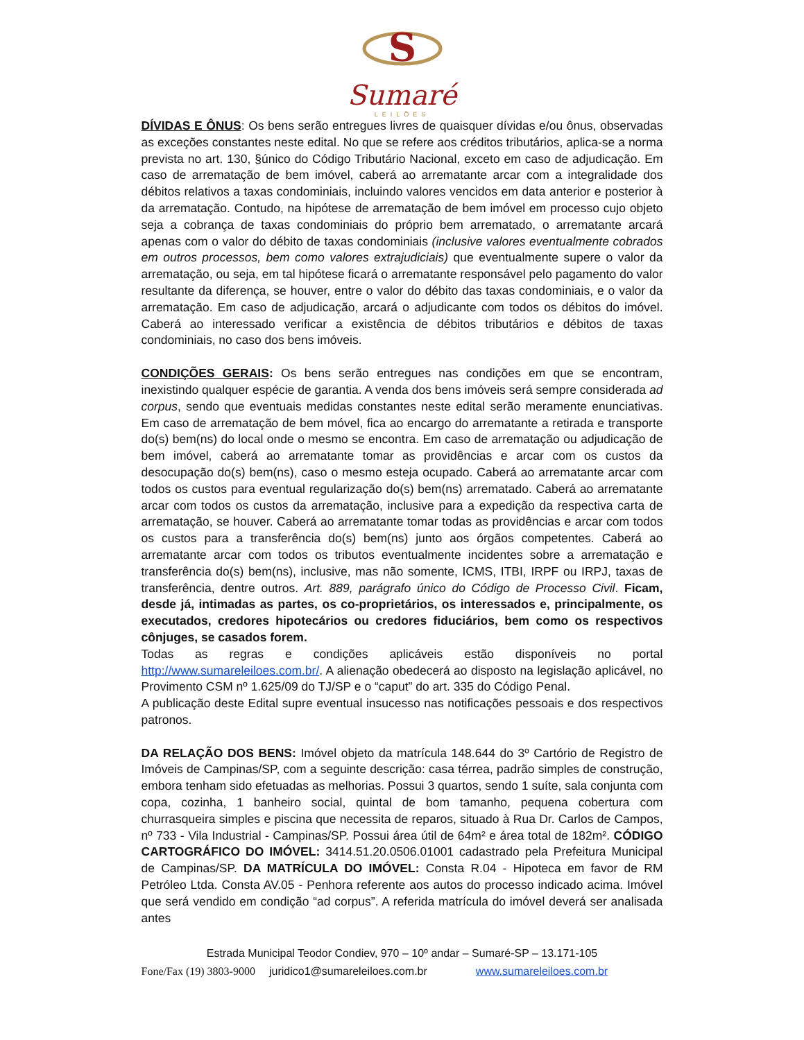S
Sumaré
LEILÕES
DÍVIDAS E ÔNUS: Os bens serão entregues livres de quaisquer dívidas e/ou ônus, observadas as exceções constantes neste edital. No que se refere aos créditos tributários, aplica-se a norma prevista no art. 130, §único do Código Tributário Nacional, exceto em caso de adjudicação. Em caso de arrematação de bem imóvel, caberá ao arrematante arcar com a integralidade dos débitos relativos a taxas condominiais, incluindo valores vencidos em data anterior e posterior à da arrematação. Contudo, na hipótese de arrematação de bem imóvel em processo cujo objeto seja a cobrança de taxas condominiais do próprio bem arrematado, o arrematante arcará apenas com o valor do débito de taxas condominiais (inclusive valores eventualmente cobrados em outros processos, bem como valores extrajudiciais) que eventualmente supere o valor da arrematação, ou seja, em tal hipótese ficará o arrematante responsável pelo pagamento do valor resultante da diferença, se houver, entre o valor do débito das taxas condominiais, e o valor da arrematação. Em caso de adjudicação, arcará o adjudicante com todos os débitos do imóvel. Caberá ao interessado verificar a existência de débitos tributários e débitos de taxas condominiais, no caso dos bens imóveis.
CONDIÇÕES GERAIS: Os bens serão entregues nas condições em que se encontram, inexistindo qualquer espécie de garantia. A venda dos bens imóveis será sempre considerada ad corpus, sendo que eventuais medidas constantes neste edital serão meramente enunciativas. Em caso de arrematação de bem móvel, fica ao encargo do arrematante a retirada e transporte do(s) bem(ns) do local onde o mesmo se encontra. Em caso de arrematação ou adjudicação de bem imóvel, caberá ao arrematante tomar as providências e arcar com os custos da desocupação do(s) bem(ns), caso o mesmo esteja ocupado. Caberá ao arrematante arcar com todos os custos para eventual regularização do(s) bem(ns) arrematado. Caberá ao arrematante arcar com todos os custos da arrematação, inclusive para a expedição da respectiva carta de arrematação, se houver. Caberá ao arrematante tomar todas as providências e arcar com todos os custos para a transferência do(s) bem(ns) junto aos órgãos competentes. Caberá ao arrematante arcar com todos os tributos eventualmente incidentes sobre a arrematação e transferência do(s) bem(ns), inclusive, mas não somente, ICMS, ITBI, IRPF ou IRPJ, taxas de transferência, dentre outros. Art. 889, parágrafo único do Código de Processo Civil. Ficam, desde já, intimadas as partes, os co-proprietários, os interessados e, principalmente, os executados, credores hipotecários ou credores fiduciários, bem como os respectivos cônjuges, se casados forem.
Todas as regras e condições aplicáveis estão disponíveis no portal http://www.sumareleiloes.com.br/. A alienação obedecerá ao disposto na legislação aplicável, no Provimento CSM nº 1.625/09 do TJ/SP e o “caput” do art. 335 do Código Penal.
A publicação deste Edital supre eventual insucesso nas notificações pessoais e dos respectivos patronos.
DA RELAÇÃO DOS BENS: Imóvel objeto da matrícula 148.644 do 3º Cartório de Registro de Imóveis de Campinas/SP, com a seguinte descrição: casa térrea, padrão simples de construção, embora tenham sido efetuadas as melhorias. Possui 3 quartos, sendo 1 suíte, sala conjunta com copa, cozinha, 1 banheiro social, quintal de bom tamanho, pequena cobertura com churrasqueira simples e piscina que necessita de reparos, situado à Rua Dr. Carlos de Campos, nº 733 - Vila Industrial - Campinas/SP. Possui área útil de 64m² e área total de 182m². CÓDIGO CARTOGRÁFICO DO IMÓVEL: 3414.51.20.0506.01001 cadastrado pela Prefeitura Municipal de Campinas/SP. DA MATRÍCULA DO IMÓVEL: Consta R.04 - Hipoteca em favor de RM Petróleo Ltda. Consta AV.05 - Penhora referente aos autos do processo indicado acima. Imóvel que será vendido em condição “ad corpus”. A referida matrícula do imóvel deverá ser analisada antes
Estrada Municipal Teodor Condiev, 970 – 10º andar – Sumaré-SP – 13.171-105
Fone/Fax (19) 3803-9000 juridico1@sumareleiloes.com.br www.sumareleiloes.com.br